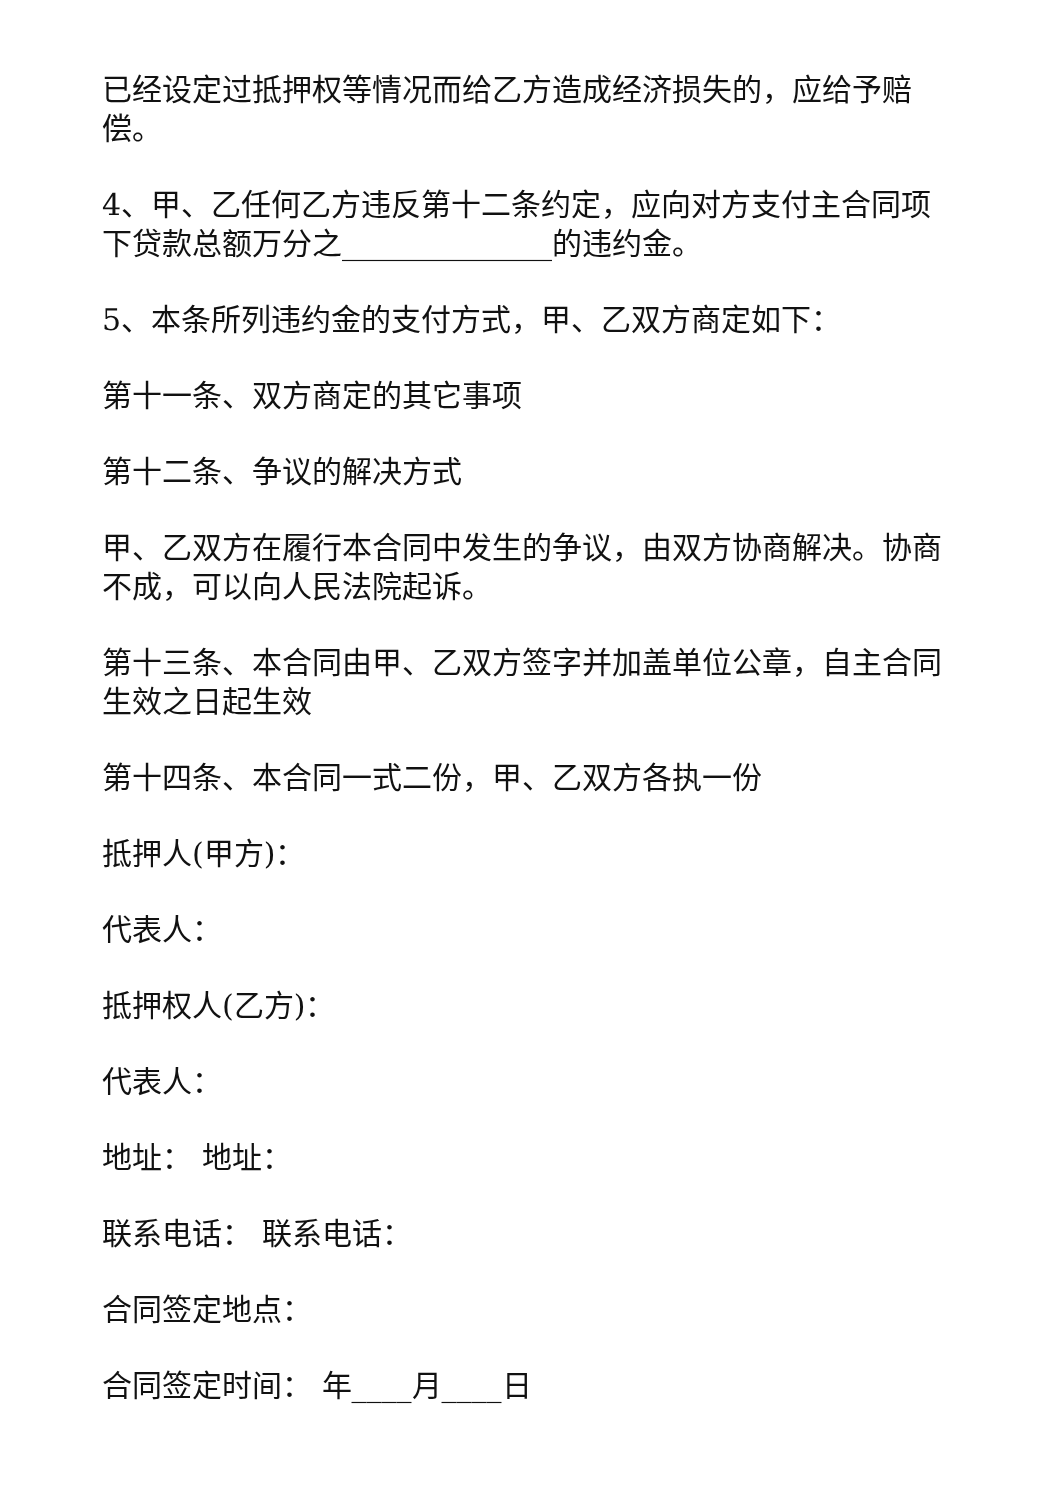已经设定过抵押权等情况而给乙方造成经济损失的，应给予赔偿。
4、甲、乙任何乙方违反第十二条约定，应向对方支付主合同项下贷款总额万分之______________的违约金。
5、本条所列违约金的支付方式，甲、乙双方商定如下：
第十一条、双方商定的其它事项
第十二条、争议的解决方式
甲、乙双方在履行本合同中发生的争议，由双方协商解决。协商不成，可以向人民法院起诉。
第十三条、本合同由甲、乙双方签字并加盖单位公章，自主合同生效之日起生效
第十四条、本合同一式二份，甲、乙双方各执一份
抵押人(甲方)：
代表人：
抵押权人(乙方)：
代表人：
地址： 地址：
联系电话： 联系电话：
合同签定地点：
合同签定时间： 年____月____日